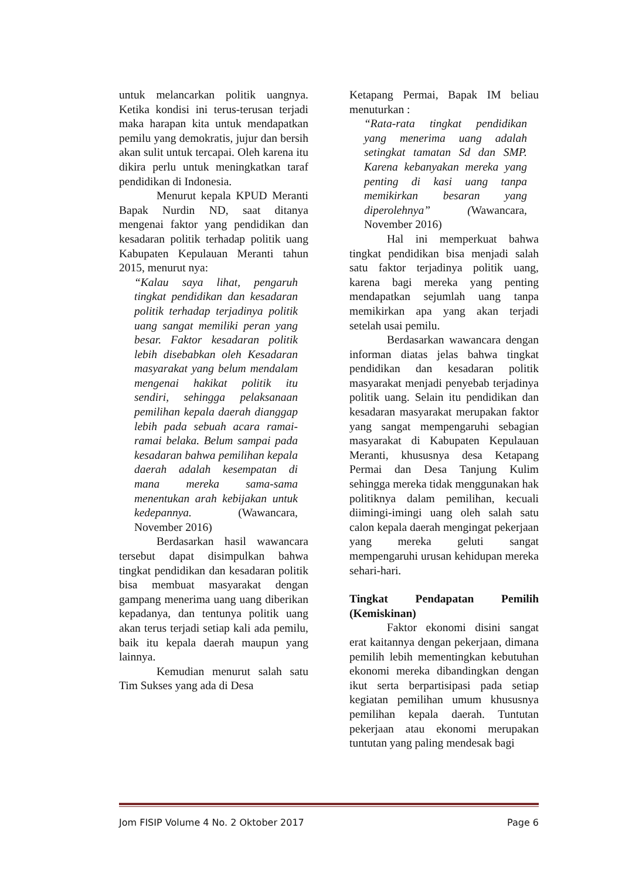untuk melancarkan politik uangnya. Ketika kondisi ini terus-terusan terjadi maka harapan kita untuk mendapatkan pemilu yang demokratis, jujur dan bersih akan sulit untuk tercapai. Oleh karena itu dikira perlu untuk meningkatkan taraf pendidikan di Indonesia.
Menurut kepala KPUD Meranti Bapak Nurdin ND, saat ditanya mengenai faktor yang pendidikan dan kesadaran politik terhadap politik uang Kabupaten Kepulauan Meranti tahun 2015, menurut nya:
“Kalau saya lihat, pengaruh tingkat pendidikan dan kesadaran politik terhadap terjadinya politik uang sangat memiliki peran yang besar. Faktor kesadaran politik lebih disebabkan oleh Kesadaran masyarakat yang belum mendalam mengenai hakikat politik itu sendiri, sehingga pelaksanaan pemilihan kepala daerah dianggap lebih pada sebuah acara ramai-ramai belaka. Belum sampai pada kesadaran bahwa pemilihan kepala daerah adalah kesempatan di mana mereka sama-sama menentukan arah kebijakan untuk kedepannya. (Wawancara, November 2016)
Berdasarkan hasil wawancara tersebut dapat disimpulkan bahwa tingkat pendidikan dan kesadaran politik bisa membuat masyarakat dengan gampang menerima uang uang diberikan kepadanya, dan tentunya politik uang akan terus terjadi setiap kali ada pemilu, baik itu kepala daerah maupun yang lainnya.
Kemudian menurut salah satu Tim Sukses yang ada di Desa
Ketapang Permai, Bapak IM beliau menuturkan :
“Rata-rata tingkat pendidikan yang menerima uang adalah setingkat tamatan Sd dan SMP. Karena kebanyakan mereka yang penting di kasi uang tanpa memikirkan besaran yang diperolehnya” (Wawancara, November 2016)
Hal ini memperkuat bahwa tingkat pendidikan bisa menjadi salah satu faktor terjadinya politik uang, karena bagi mereka yang penting mendapatkan sejumlah uang tanpa memikirkan apa yang akan terjadi setelah usai pemilu.
Berdasarkan wawancara dengan informan diatas jelas bahwa tingkat pendidikan dan kesadaran politik masyarakat menjadi penyebab terjadinya politik uang. Selain itu pendidikan dan kesadaran masyarakat merupakan faktor yang sangat mempengaruhi sebagian masyarakat di Kabupaten Kepulauan Meranti, khususnya desa Ketapang Permai dan Desa Tanjung Kulim sehingga mereka tidak menggunakan hak politiknya dalam pemilihan, kecuali diimingi-imingi uang oleh salah satu calon kepala daerah mengingat pekerjaan yang mereka geluti sangat mempengaruhi urusan kehidupan mereka sehari-hari.
Tingkat Pendapatan Pemilih (Kemiskinan)
Faktor ekonomi disini sangat erat kaitannya dengan pekerjaan, dimana pemilih lebih mementingkan kebutuhan ekonomi mereka dibandingkan dengan ikut serta berpartisipasi pada setiap kegiatan pemilihan umum khususnya pemilihan kepala daerah. Tuntutan pekerjaan atau ekonomi merupakan tuntutan yang paling mendesak bagi
Jom FISIP Volume 4 No. 2 Oktober 2017 Page 6